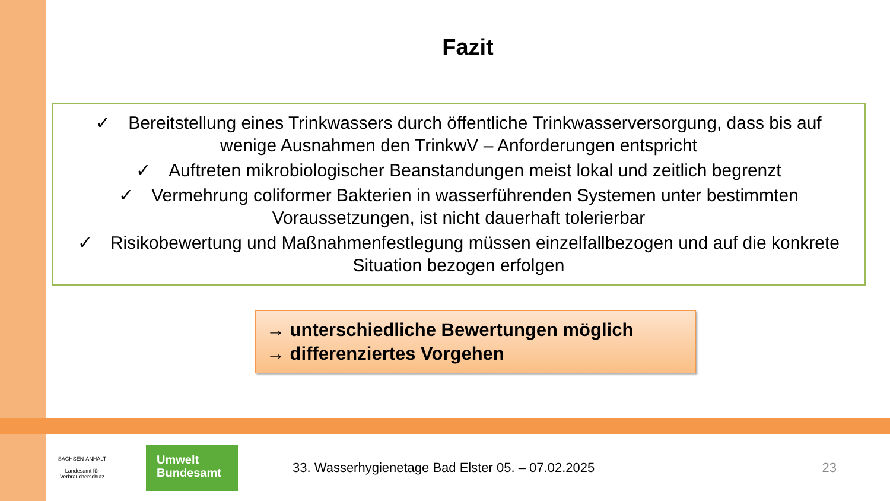Fazit
✓ Bereitstellung eines Trinkwassers durch öffentliche Trinkwasserversorgung, dass bis auf wenige Ausnahmen den TrinkwV – Anforderungen entspricht
✓ Auftreten mikrobiologischer Beanstandungen meist lokal und zeitlich begrenzt
✓ Vermehrung coliformer Bakterien in wasserführenden Systemen unter bestimmten Voraussetzungen, ist nicht dauerhaft tolerierbar
✓ Risikobewertung und Maßnahmenfestlegung müssen einzelfallbezogen und auf die konkrete Situation bezogen erfolgen
→ unterschiedliche Bewertungen möglich
→ differenziertes Vorgehen
SACHSEN-ANHALT
Landesamt für Verbraucherschutz
Umwelt
Bundesamt
33. Wasserhygienetage Bad Elster 05. – 07.02.2025
23